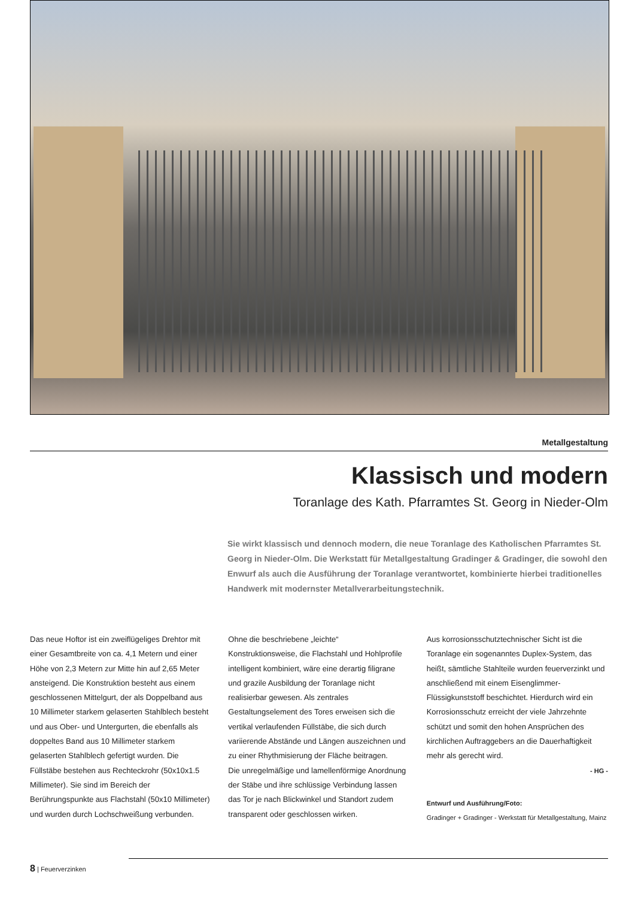Metallgestaltung
Klassisch und modern
Toranlage des Kath. Pfarramtes St. Georg in Nieder-Olm
Sie wirkt klassisch und dennoch modern, die neue Toranlage des Katholischen Pfarramtes St. Georg in Nieder-Olm. Die Werkstatt für Metallgestaltung Gradinger & Gradinger, die sowohl den Enwurf als auch die Ausführung der Toranlage verantwortet, kombinierte hierbei traditionelles Handwerk mit modernster Metall­verarbeitungstechnik.
Das neue Hoftor ist ein zweiflügeliges Drehtor mit einer Gesamtbreite von ca. 4,1 Metern und einer Höhe von 2,3 Metern zur Mitte hin auf 2,65 Meter ansteigend. Die Konstruktion besteht aus einem geschlossenen Mittelgurt, der als Doppelband aus 10 Millimeter starkem gelaserten Stahlblech besteht und aus Ober- und Untergurten, die ebenfalls als doppeltes Band aus 10 Millimeter starkem gelaserten Stahlblech gefertigt wurden. Die Füllstäbe bestehen aus Rechteckrohr (50x10x1.5 Millimeter). Sie sind im Bereich der Berührungspunkte aus Flachstahl (50x10 Millimeter) und wurden durch Lochschweißung verbunden.
Ohne die beschriebene „leichte“ Konstruktionsweise, die Flachstahl und Hohlprofile intelligent kombiniert, wäre eine derartig filigrane und grazile Ausbildung der Toranlage nicht realisierbar gewesen. Als zentrales Gestaltungselement des Tores erweisen sich die vertikal verlaufenden Füllstäbe, die sich durch variierende Abstände und Längen auszeichnen und zu einer Rhythmisierung der Fläche beitragen.
Die unregelmäßige und lamellenförmige Anordnung der Stäbe und ihre schlüssige Verbindung lassen das Tor je nach Blickwinkel und Standort zudem transparent oder geschlossen wirken.
Aus korrosionsschutztechnischer Sicht ist die Toranlage ein sogenanntes Duplex-System, das heißt, sämtliche Stahlteile wurden feuerverzinkt und anschließend mit einem Eisenglimmer-Flüssigkunststoff beschichtet. Hierdurch wird ein Korrosionsschutz erreicht der viele Jahrzehnte schützt und somit den hohen Ansprüchen des kirchlichen Auftraggebers an die Dauerhaftigkeit mehr als gerecht wird.
- HG -
Entwurf und Ausführung/Foto:
Gradinger + Gradinger - Werkstatt für Metallgestaltung, Mainz
8 | Feuerverzinken